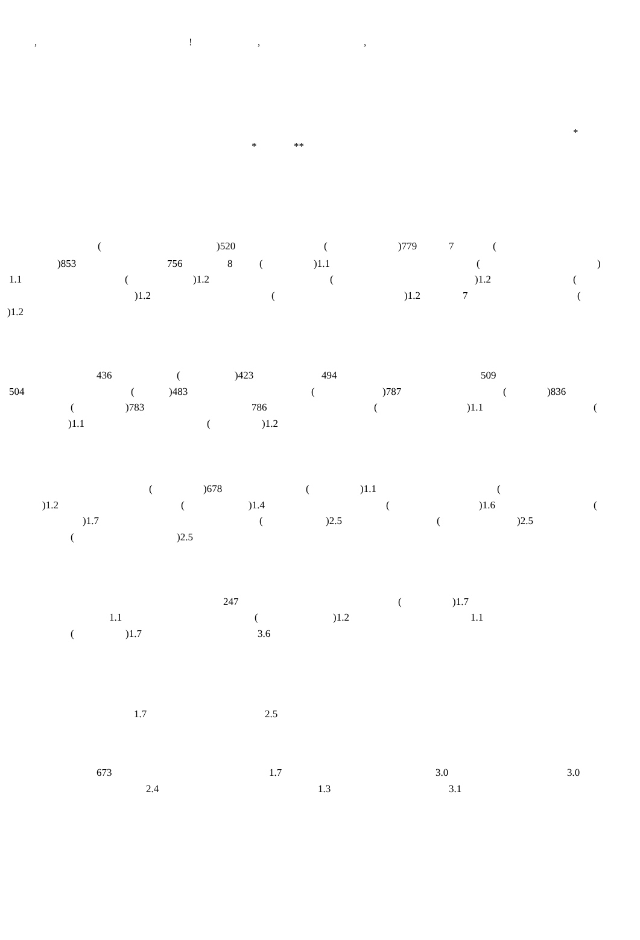,!,,
*
* **
()520 ()779 7 (
)853 756 8 ()1.1 ()
1.1 ()1.2 ()1.2 (
)1.2 ()1.2 7 (
)1.2
436 ()423 494 509
504 ()483 ()787 ()836
()783 786 ()1.1 (
)1.1 ()1.2
()678 ()1.1 (
)1.2 ()1.4 ()1.6 (
)1.7 ()2.5 ()2.5
()2.5
247 ()1.7
1.1 ()1.2 1.1
()1.7 3.6
1.7 2.5
673 1.7 3.0 3.0
2.4 1.3 3.1